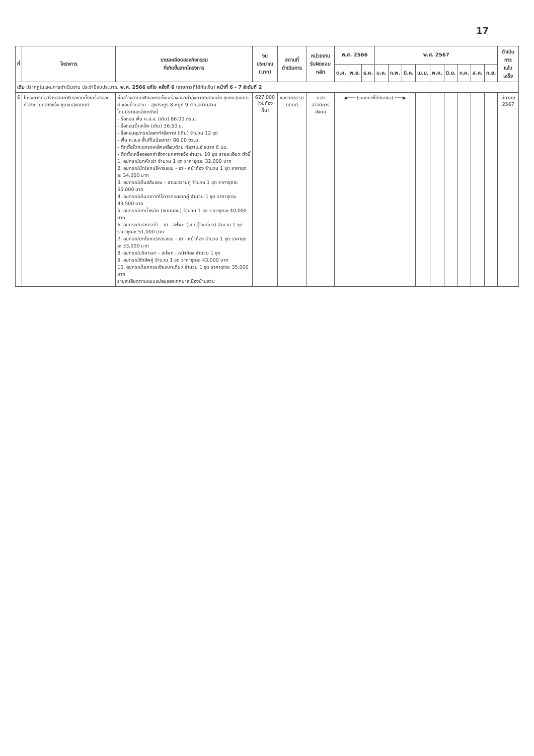17
| ที่ | โครงการ | รายละเอียดของกิจกรรม ที่เกิดขึ้นจากโครงการ | งบประมาณ (บาท) | สถานที่ ดำเนินการ | หน่วยงาน รับผิดชอบหลัก | พ.ศ. 2566 | | | พ.ศ. 2567 | | | | | | | | | ดำเนินการ แล้วเสร็จ |
| --- | --- | --- | --- | --- | --- | --- | --- | --- | --- | --- | --- | --- | --- | --- | --- | --- | --- | --- |
| | | | | | | ต.ค. | พ.ย. | ธ.ค. | ม.ค. | ก.พ. | มี.ค. | เม.ย. | พ.ค. | มิ.ย. | ก.ค. | ส.ค. | ก.ย. | |
| เดิม ปรากฏในแผนการดำเนินงาน ประจำปีงบประมาณ พ.ศ. 2566 แก้ไข ครั้งที่ 6 (รายการที่ได้กันเงิน) หน้าที่ 6 - 7 ลำดับที่ 2 | | | | | | | | | | | | | | | | | | |
| 6 | โครงการก่อสร้างลานกีฬาและติดตั้งเครื่องออกกำลังกายกลางแจ้ง ชุมชนสุขนิมิตต์ | ก่อสร้างลานกีฬาและติดตั้งเครื่องออกกำลังกายกลางแจ้ง ชุมชนสุขนิมิตต์ ซอยบ้านสวน - สุขประยูร 8 หมู่ที่ 9 ตำบลบ้านสวน โดยมีรายละเอียดดังนี้ - รื้อถอน พื้น ค.ส.ล. (เดิม) 86.00 ตร.ม. - รื้อถอนรั้วเหล็ก (เดิม) 36.50 ม. - รื้อถอนอุปกรณ์ออกกำลังกาย (เดิม) จำนวน 12 ชุด - พื้น ค.ส.ล พื้นที่ไม่น้อยกว่า 86.00 ตร.ม. - ติดตั้งรั้วตะแกรงเหล็กเคลือบด้วย กัลวาไนซ์ ขนาด 6 มม. - ติดตั้งเครื่องออกกำลังกายกลางแจ้ง จำนวน 10 ชุด รายละเอียด ดังนี้ 1. อุปกรณ์ยกหัวเข่า จำนวน 1 ชุด ราคาชุดละ 32,000 บาท 2. อุปกรณ์นักโยกบริหารแขน - ขา - หน้าท้อง จำนวน 1 ชุด ราคาชุดละ 34,000 บาท 3. อุปกรณ์เดินสลับแขน - ขาแนวราบคู่ จำนวน 1 ชุด ราคาชุดละ 55,000 บาท 4. อุปกรณ์เดินอากาศไร้การกระแทกคู่ จำนวน 1 ชุด ราคาชุดละ 43,500 บาท 5. อุปกรณ์ยกน้ำหนัก (แบบนอน) จำนวน 1 ชุด ราคาชุดละ 40,000 บาท 6. อุปกรณ์บริหารเท้า - ขา - สะโพก (แบบสู้วิ่งเดี่ยว) จำนวน 1 ชุด ราคาชุดละ 51,000 บาท 7. อุปกรณ์นักโยกบริหารแขน - ขา - หน้าท้อง จำนวน 1 ชุด ราคาชุดละ 33,000 บาท 8. อุปกรณ์บริหารขา - สะโพก - หน้าท้อง จำนวน 1 ชุด 9. อุปกรณ์ซิทอัพคู่ จำนวน 1 ชุด ราคาชุดละ 43,000 บาท 10. อุปกรณ์โยกกรรเชียงบกเดี่ยว จำนวน 1 ชุด ราคาชุดละ 35,000 บาท รายละเอียดตามแบบแปลนของเทศบาลเมืองบ้านสวน | 627,000 (งบท้องถิ่น) | ซอยวัดธรรมนิมิตต์ | กอง สวัสดิการสังคม | ◀─── (รายการที่ได้กันเงิน) ───▶ | | | | | | | | | | | | มีนาคม 2567 |